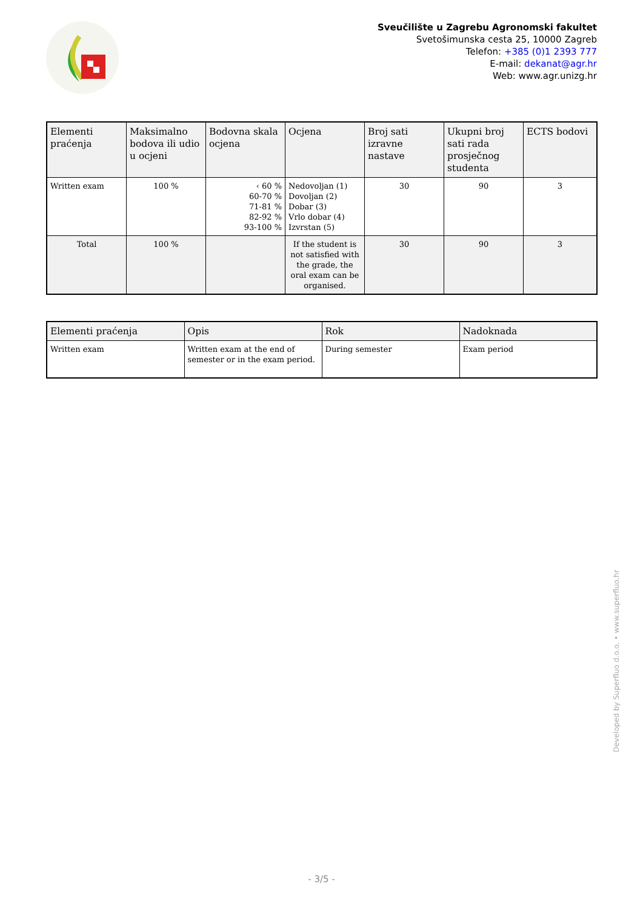Sveučilište u Zagrebu Agronomski fakultet
Svetošimunska cesta 25, 10000 Zagreb
Telefon: +385 (0)1 2393 777
E-mail: dekanat@agr.hr
Web: www.agr.unizg.hr
| Elementi praćenja | Maksimalno bodova ili udio u ocjeni | Bodovna skala ocjena | Ocjena | Broj sati izravne nastave | Ukupni broj sati rada prosječnog studenta | ECTS bodovi |
| --- | --- | --- | --- | --- | --- | --- |
| Written exam | 100 % | ‹ 60 % 60-70 % 71-81 % 82-92 % 93-100 % | Nedovoljan (1) Dovoljan (2) Dobar (3) Vrlo dobar (4) Izvrstan (5) | 30 | 90 | 3 |
| Total | 100 % | | If the student is not satisfied with the grade, the oral exam can be organised. | 30 | 90 | 3 |
| Elementi praćenja | Opis | Rok | Nadoknada |
| --- | --- | --- | --- |
| Written exam | Written exam at the end of semester or in the exam period. | During semester | Exam period |
Developed by Superfluo d.o.o. • www.superfluo.hr
- 3/5 -